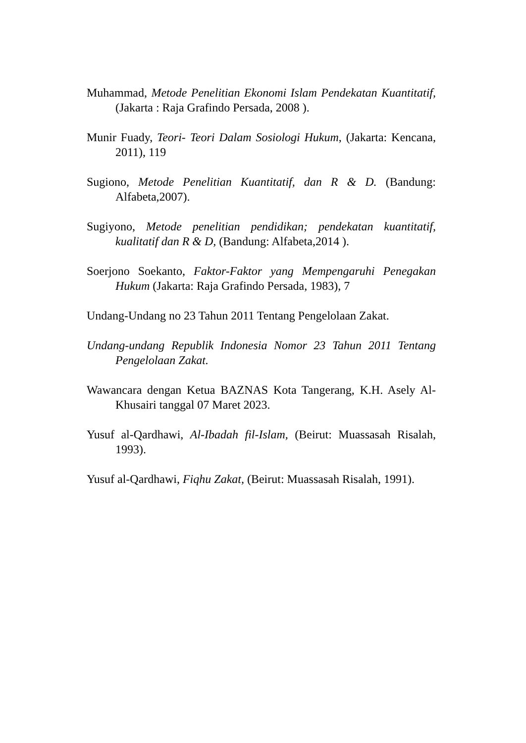Muhammad, Metode Penelitian Ekonomi Islam Pendekatan Kuantitatif, (Jakarta : Raja Grafindo Persada, 2008 ).
Munir Fuady, Teori- Teori Dalam Sosiologi Hukum, (Jakarta: Kencana, 2011), 119
Sugiono, Metode Penelitian Kuantitatif, dan R & D. (Bandung: Alfabeta,2007).
Sugiyono, Metode penelitian pendidikan; pendekatan kuantitatif, kualitatif dan R & D, (Bandung: Alfabeta,2014 ).
Soerjono Soekanto, Faktor-Faktor yang Mempengaruhi Penegakan Hukum (Jakarta: Raja Grafindo Persada, 1983), 7
Undang-Undang no 23 Tahun 2011 Tentang Pengelolaan Zakat.
Undang-undang Republik Indonesia Nomor 23 Tahun 2011 Tentang Pengelolaan Zakat.
Wawancara dengan Ketua BAZNAS Kota Tangerang, K.H. Asely Al-Khusairi tanggal 07 Maret 2023.
Yusuf al-Qardhawi, Al-Ibadah fil-Islam, (Beirut: Muassasah Risalah, 1993).
Yusuf al-Qardhawi, Fiqhu Zakat, (Beirut: Muassasah Risalah, 1991).